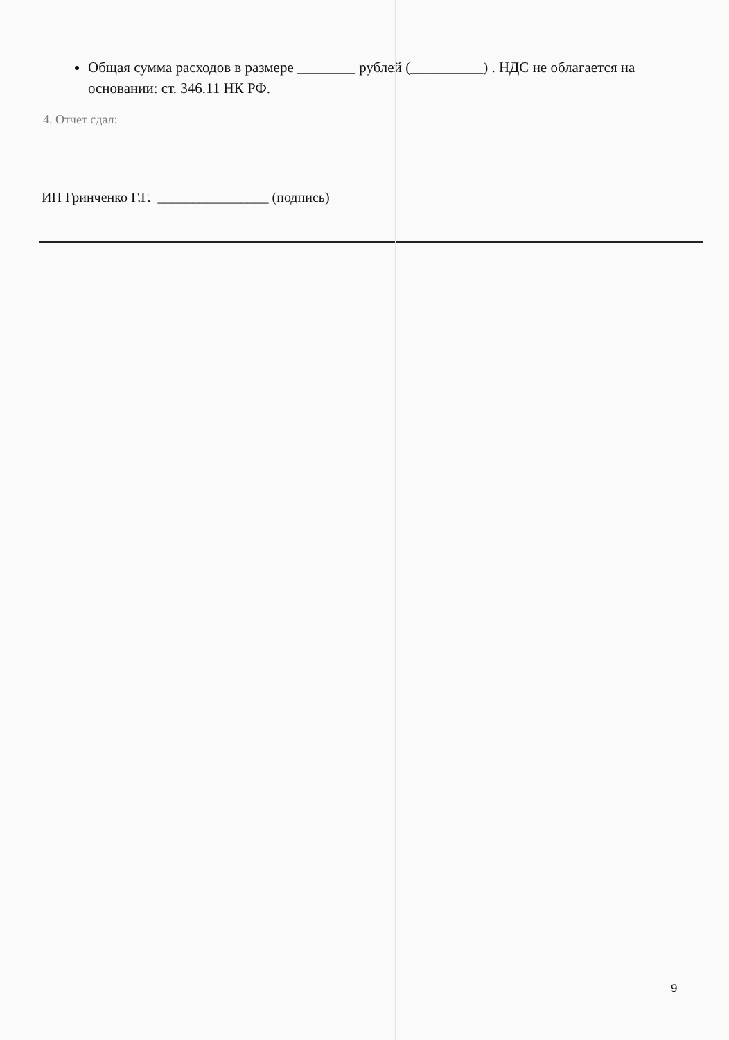Общая сумма расходов в размере ________ рублей (__________) . НДС не облагается на основании: ст. 346.11 НК РФ.
4. Отчет сдал:
ИП Гринченко Г.Г. ________________ (подпись)
9